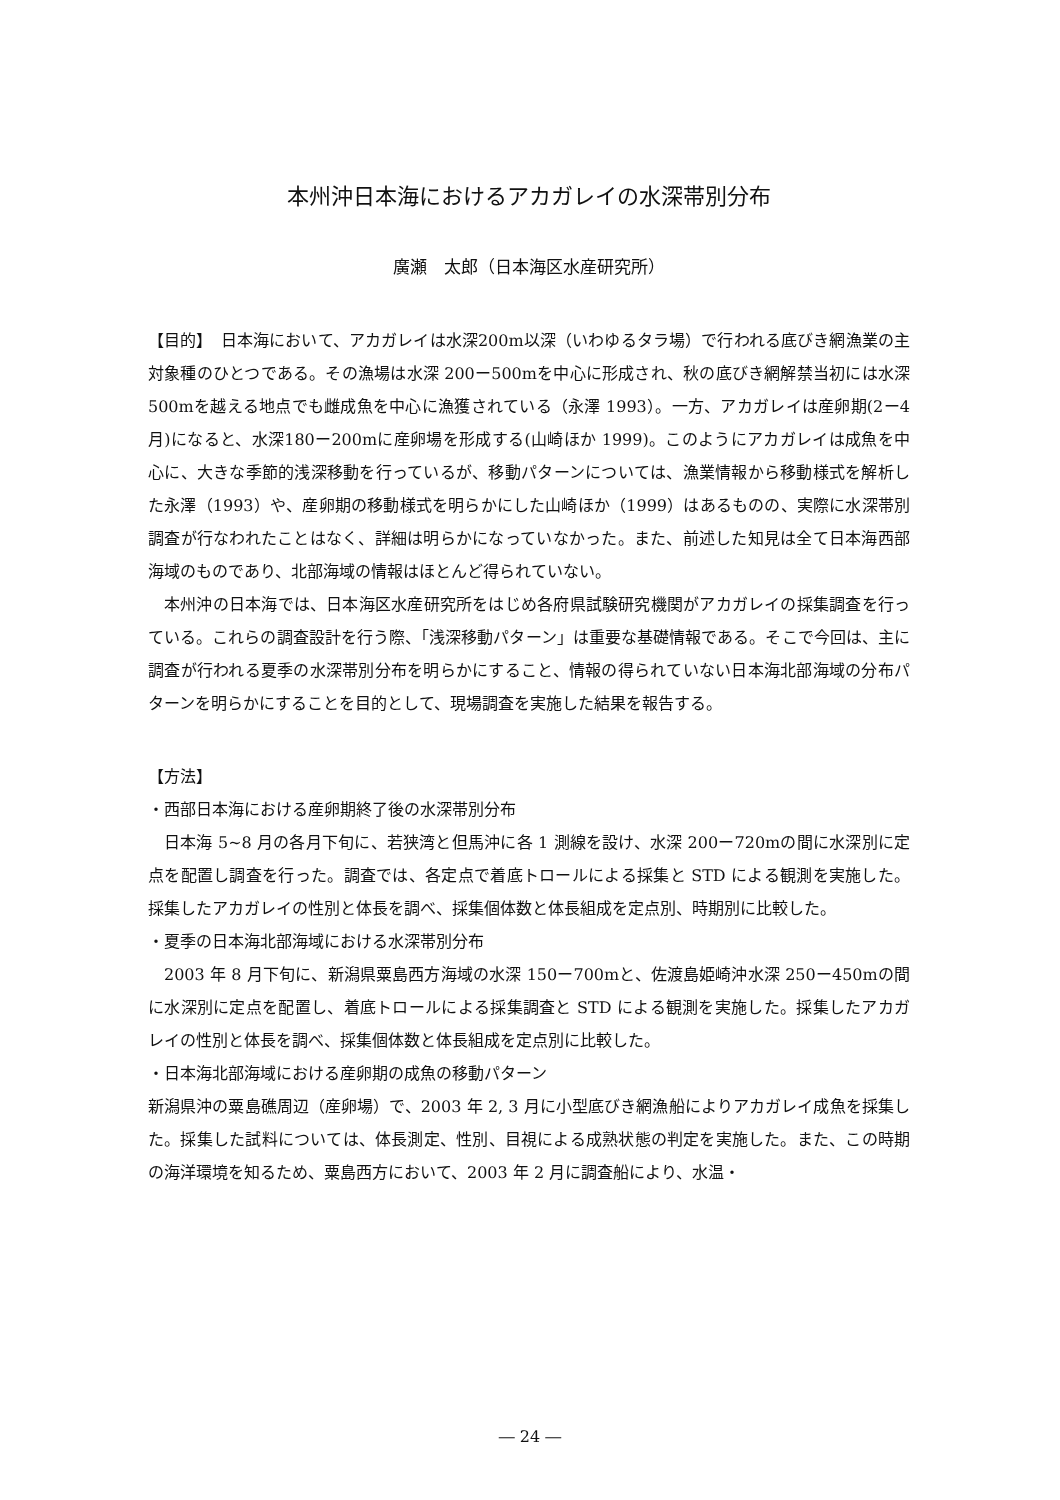本州沖日本海におけるアカガレイの水深帯別分布
廣瀬　太郎（日本海区水産研究所）
【目的】　日本海において、アカガレイは水深200m以深（いわゆるタラ場）で行われる底びき網漁業の主対象種のひとつである。その漁場は水深 200ー500mを中心に形成され、秋の底びき網解禁当初には水深500mを越える地点でも雌成魚を中心に漁獲されている（永澤 1993）。一方、アカガレイは産卵期(2ー4月)になると、水深180ー200mに産卵場を形成する(山崎ほか 1999)。このようにアカガレイは成魚を中心に、大きな季節的浅深移動を行っているが、移動パターンについては、漁業情報から移動様式を解析した永澤（1993）や、産卵期の移動様式を明らかにした山崎ほか（1999）はあるものの、実際に水深帯別調査が行なわれたことはなく、詳細は明らかになっていなかった。また、前述した知見は全て日本海西部海域のものであり、北部海域の情報はほとんど得られていない。
本州沖の日本海では、日本海区水産研究所をはじめ各府県試験研究機関がアカガレイの採集調査を行っている。これらの調査設計を行う際、「浅深移動パターン」は重要な基礎情報である。そこで今回は、主に調査が行われる夏季の水深帯別分布を明らかにすること、情報の得られていない日本海北部海域の分布パターンを明らかにすることを目的として、現場調査を実施した結果を報告する。
【方法】
・西部日本海における産卵期終了後の水深帯別分布
日本海 5~8 月の各月下旬に、若狭湾と但馬沖に各 1 測線を設け、水深 200ー720mの間に水深別に定点を配置し調査を行った。調査では、各定点で着底トロールによる採集と STD による観測を実施した。採集したアカガレイの性別と体長を調べ、採集個体数と体長組成を定点別、時期別に比較した。
・夏季の日本海北部海域における水深帯別分布
2003 年 8 月下旬に、新潟県粟島西方海域の水深 150ー700mと、佐渡島姫崎沖水深 250ー450mの間に水深別に定点を配置し、着底トロールによる採集調査と STD による観測を実施した。採集したアカガレイの性別と体長を調べ、採集個体数と体長組成を定点別に比較した。
・日本海北部海域における産卵期の成魚の移動パターン
新潟県沖の粟島礁周辺（産卵場）で、2003 年 2, 3 月に小型底びき網漁船によりアカガレイ成魚を採集した。採集した試料については、体長測定、性別、目視による成熟状態の判定を実施した。また、この時期の海洋環境を知るため、粟島西方において、2003 年 2 月に調査船により、水温・
― 24 ―